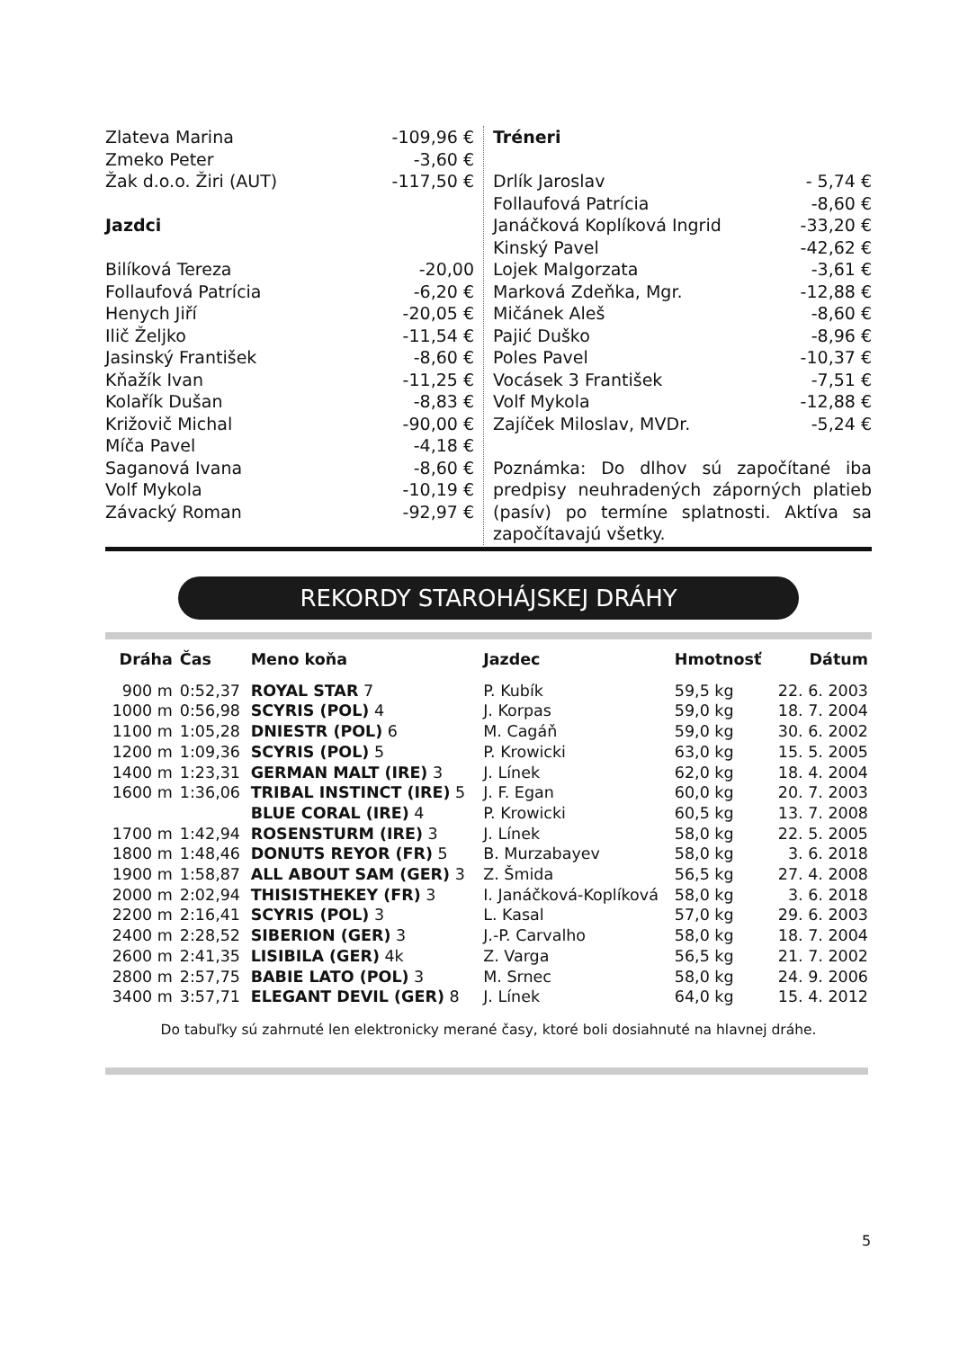Zlateva Marina -109,96 €
Zmeko Peter -3,60 €
Žak d.o.o. Žiri (AUT) -117,50 €
Jazdci
Bilíková Tereza -20,00
Follaufová Patrícia -6,20 €
Henych Jiří -20,05 €
Ilič Željko -11,54 €
Jasinský František -8,60 €
Kňažík Ivan -11,25 €
Kolařík Dušan -8,83 €
Križovič Michal -90,00 €
Míča Pavel -4,18 €
Saganová Ivana -8,60 €
Volf Mykola -10,19 €
Závacký Roman -92,97 €
Tréneri
Drlík Jaroslav - 5,74 €
Follaufová Patrícia -8,60 €
Janáčková Koplíková Ingrid -33,20 €
Kinský Pavel -42,62 €
Lojek Malgorzata -3,61 €
Marková Zdeňka, Mgr. -12,88 €
Mičánek Aleš -8,60 €
Pajić Duško -8,96 €
Poles Pavel -10,37 €
Vocásek 3 František -7,51 €
Volf Mykola -12,88 €
Zajíček Miloslav, MVDr. -5,24 €
Poznámka: Do dlhov sú započítané iba predpisy neuhradených záporných platieb (pasív) po termíne splatnosti. Aktíva sa započítavajú všetky.
REKORDY STAROHÁJSKEJ DRÁHY
| Dráha | Čas | Meno koňa | Jazdec | Hmotnosť | Dátum |
| --- | --- | --- | --- | --- | --- |
| 900 m | 0:52,37 | ROYAL STAR 7 | P. Kubík | 59,5 kg | 22. 6. 2003 |
| 1000 m | 0:56,98 | SCYRIS (POL) 4 | J. Korpas | 59,0 kg | 18. 7. 2004 |
| 1100 m | 1:05,28 | DNIESTR (POL) 6 | M. Cagáň | 59,0 kg | 30. 6. 2002 |
| 1200 m | 1:09,36 | SCYRIS (POL) 5 | P. Krowicki | 63,0 kg | 15. 5. 2005 |
| 1400 m | 1:23,31 | GERMAN MALT (IRE) 3 | J. Línek | 62,0 kg | 18. 4. 2004 |
| 1600 m | 1:36,06 | TRIBAL INSTINCT (IRE) 5 | J. F. Egan | 60,0 kg | 20. 7. 2003 |
| | | BLUE CORAL (IRE) 4 | P. Krowicki | 60,5 kg | 13. 7. 2008 |
| 1700 m | 1:42,94 | ROSENSTURM (IRE) 3 | J. Línek | 58,0 kg | 22. 5. 2005 |
| 1800 m | 1:48,46 | DONUTS REYOR (FR) 5 | B. Murzabayev | 58,0 kg | 3. 6. 2018 |
| 1900 m | 1:58,87 | ALL ABOUT SAM (GER) 3 | Z. Šmida | 56,5 kg | 27. 4. 2008 |
| 2000 m | 2:02,94 | THISISTHEKEY (FR) 3 | I. Janáčková-Koplíková | 58,0 kg | 3. 6. 2018 |
| 2200 m | 2:16,41 | SCYRIS (POL) 3 | L. Kasal | 57,0 kg | 29. 6. 2003 |
| 2400 m | 2:28,52 | SIBERION (GER) 3 | J.-P. Carvalho | 58,0 kg | 18. 7. 2004 |
| 2600 m | 2:41,35 | LISIBILA (GER) 4k | Z. Varga | 56,5 kg | 21. 7. 2002 |
| 2800 m | 2:57,75 | BABIE LATO (POL) 3 | M. Srnec | 58,0 kg | 24. 9. 2006 |
| 3400 m | 3:57,71 | ELEGANT DEVIL (GER) 8 | J. Línek | 64,0 kg | 15. 4. 2012 |
Do tabuľky sú zahrnuté len elektronicky merané časy, ktoré boli dosiahnuté na hlavnej dráhe.
5